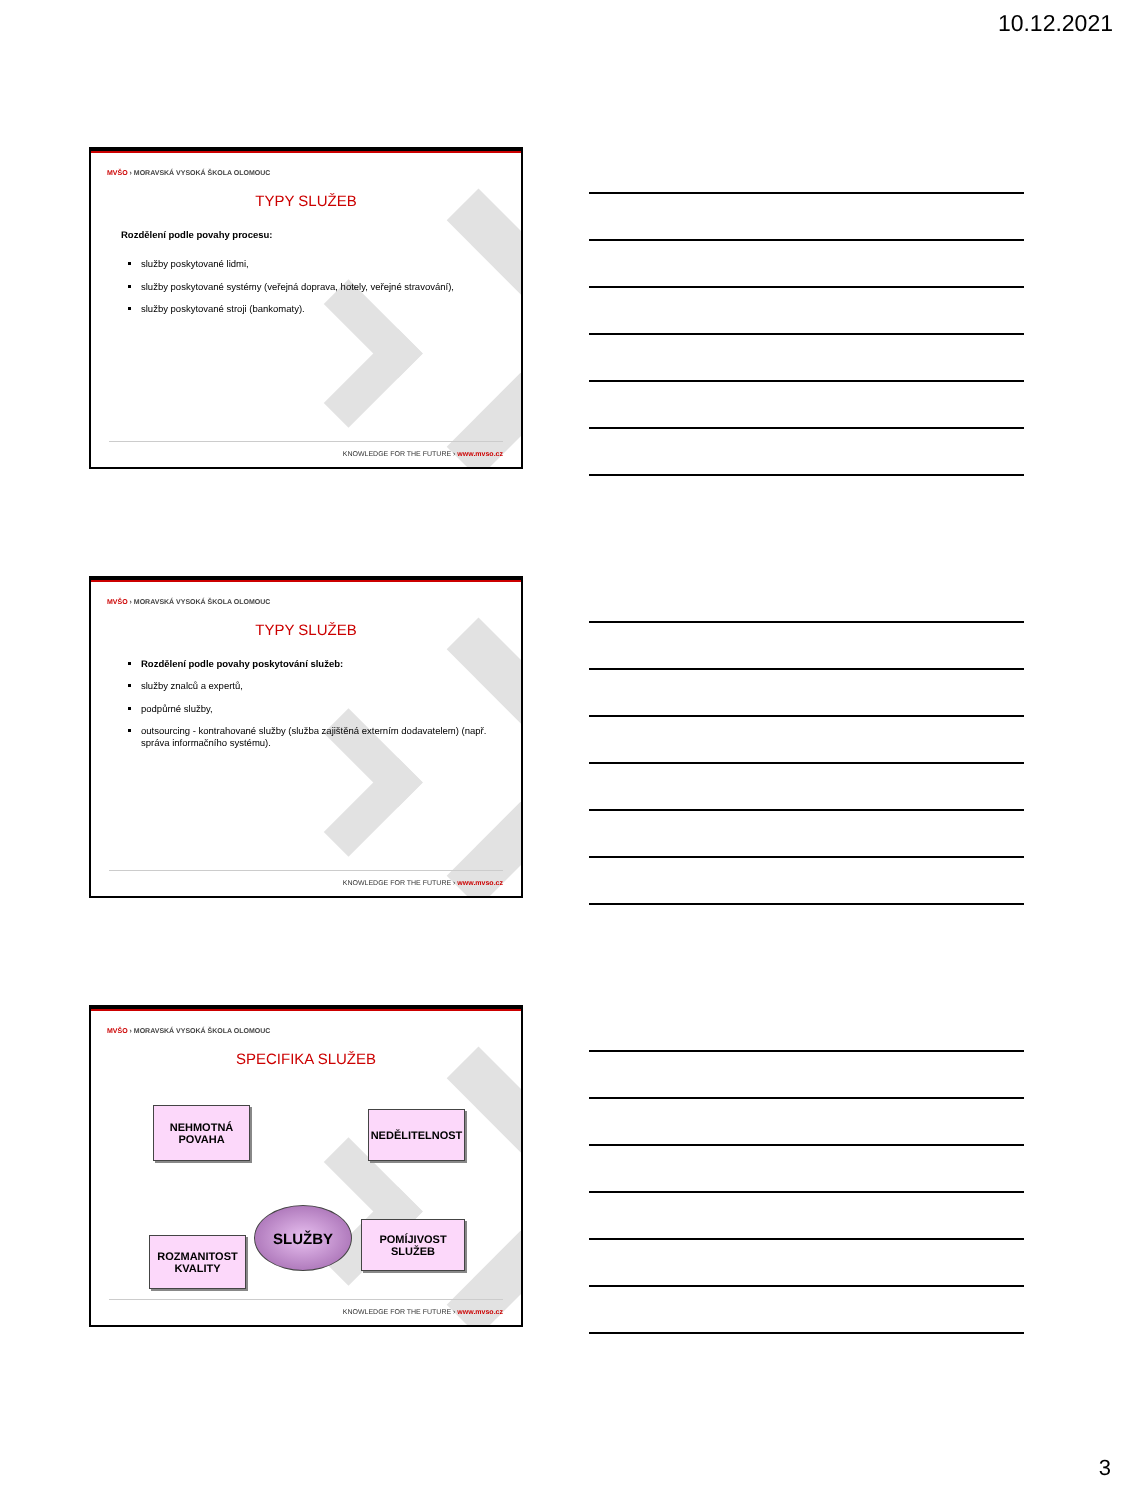10.12.2021
MVŠO › MORAVSKÁ VYSOKÁ ŠKOLA OLOMOUC
TYPY SLUŽEB
Rozdělení podle povahy procesu:
služby poskytované lidmi,
služby poskytované systémy (veřejná doprava, hotely, veřejné stravování),
služby poskytované stroji (bankomaty).
KNOWLEDGE FOR THE FUTURE › www.mvso.cz
MVŠO › MORAVSKÁ VYSOKÁ ŠKOLA OLOMOUC
TYPY SLUŽEB
Rozdělení podle povahy poskytování služeb:
služby znalců a expertů,
podpůrné služby,
outsourcing - kontrahované služby (služba zajištěná externím dodavatelem) (např. správa informačního systému).
KNOWLEDGE FOR THE FUTURE › www.mvso.cz
MVŠO › MORAVSKÁ VYSOKÁ ŠKOLA OLOMOUC
SPECIFIKA SLUŽEB
NEHMOTNÁ
POVAHA
NEDĚLITELNOST
SLUŽBY
ROZMANITOST
KVALITY
POMÍJIVOST
SLUŽEB
KNOWLEDGE FOR THE FUTURE › www.mvso.cz
3